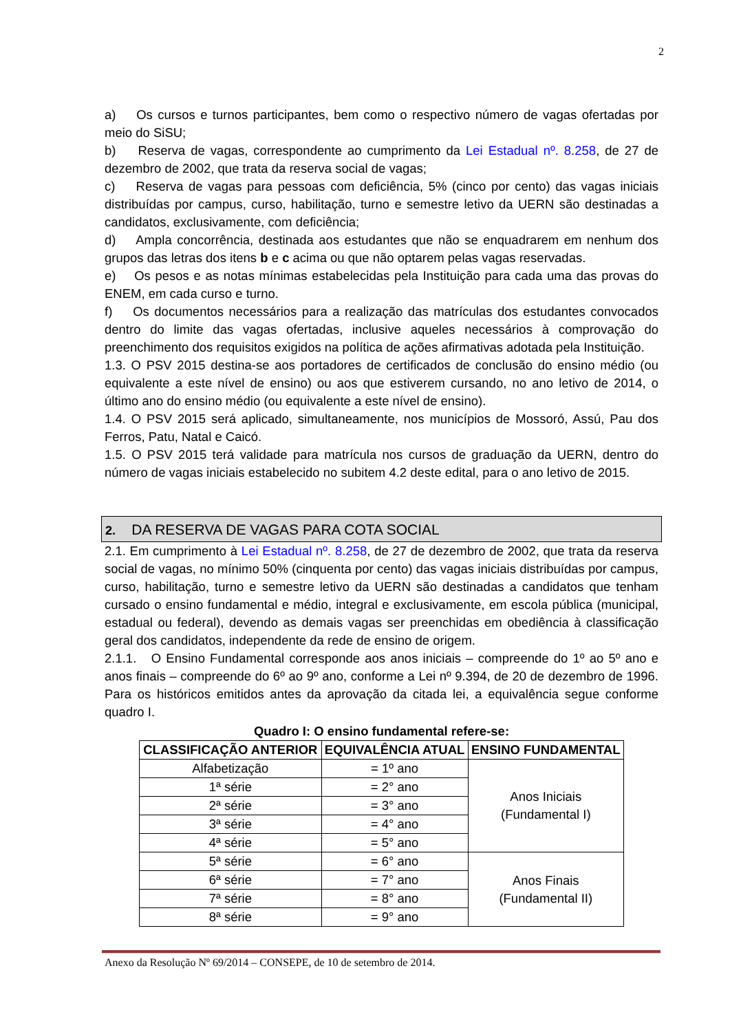2
a) Os cursos e turnos participantes, bem como o respectivo número de vagas ofertadas por meio do SiSU;
b) Reserva de vagas, correspondente ao cumprimento da Lei Estadual nº. 8.258, de 27 de dezembro de 2002, que trata da reserva social de vagas;
c) Reserva de vagas para pessoas com deficiência, 5% (cinco por cento) das vagas iniciais distribuídas por campus, curso, habilitação, turno e semestre letivo da UERN são destinadas a candidatos, exclusivamente, com deficiência;
d) Ampla concorrência, destinada aos estudantes que não se enquadrarem em nenhum dos grupos das letras dos itens b e c acima ou que não optarem pelas vagas reservadas.
e) Os pesos e as notas mínimas estabelecidas pela Instituição para cada uma das provas do ENEM, em cada curso e turno.
f) Os documentos necessários para a realização das matrículas dos estudantes convocados dentro do limite das vagas ofertadas, inclusive aqueles necessários à comprovação do preenchimento dos requisitos exigidos na política de ações afirmativas adotada pela Instituição.
1.3. O PSV 2015 destina-se aos portadores de certificados de conclusão do ensino médio (ou equivalente a este nível de ensino) ou aos que estiverem cursando, no ano letivo de 2014, o último ano do ensino médio (ou equivalente a este nível de ensino).
1.4. O PSV 2015 será aplicado, simultaneamente, nos municípios de Mossoró, Assú, Pau dos Ferros, Patu, Natal e Caicó.
1.5. O PSV 2015 terá validade para matrícula nos cursos de graduação da UERN, dentro do número de vagas iniciais estabelecido no subitem 4.2 deste edital, para o ano letivo de 2015.
2. DA RESERVA DE VAGAS PARA COTA SOCIAL
2.1. Em cumprimento à Lei Estadual nº. 8.258, de 27 de dezembro de 2002, que trata da reserva social de vagas, no mínimo 50% (cinquenta por cento) das vagas iniciais distribuídas por campus, curso, habilitação, turno e semestre letivo da UERN são destinadas a candidatos que tenham cursado o ensino fundamental e médio, integral e exclusivamente, em escola pública (municipal, estadual ou federal), devendo as demais vagas ser preenchidas em obediência à classificação geral dos candidatos, independente da rede de ensino de origem.
2.1.1. O Ensino Fundamental corresponde aos anos iniciais – compreende do 1º ao 5º ano e anos finais – compreende do 6º ao 9º ano, conforme a Lei nº 9.394, de 20 de dezembro de 1996. Para os históricos emitidos antes da aprovação da citada lei, a equivalência segue conforme quadro I.
Quadro I: O ensino fundamental refere-se:
| CLASSIFICAÇÃO ANTERIOR | EQUIVALÊNCIA ATUAL | ENSINO FUNDAMENTAL |
| --- | --- | --- |
| Alfabetização | = 1º ano | Anos Iniciais (Fundamental I) |
| 1ª série | = 2° ano | |
| 2ª série | = 3° ano | |
| 3ª série | = 4° ano | |
| 4ª série | = 5° ano | |
| 5ª série | = 6° ano | Anos Finais (Fundamental II) |
| 6ª série | = 7° ano | |
| 7ª série | = 8° ano | |
| 8ª série | = 9° ano | |
Anexo da Resolução Nº 69/2014 – CONSEPE, de 10 de setembro de 2014.